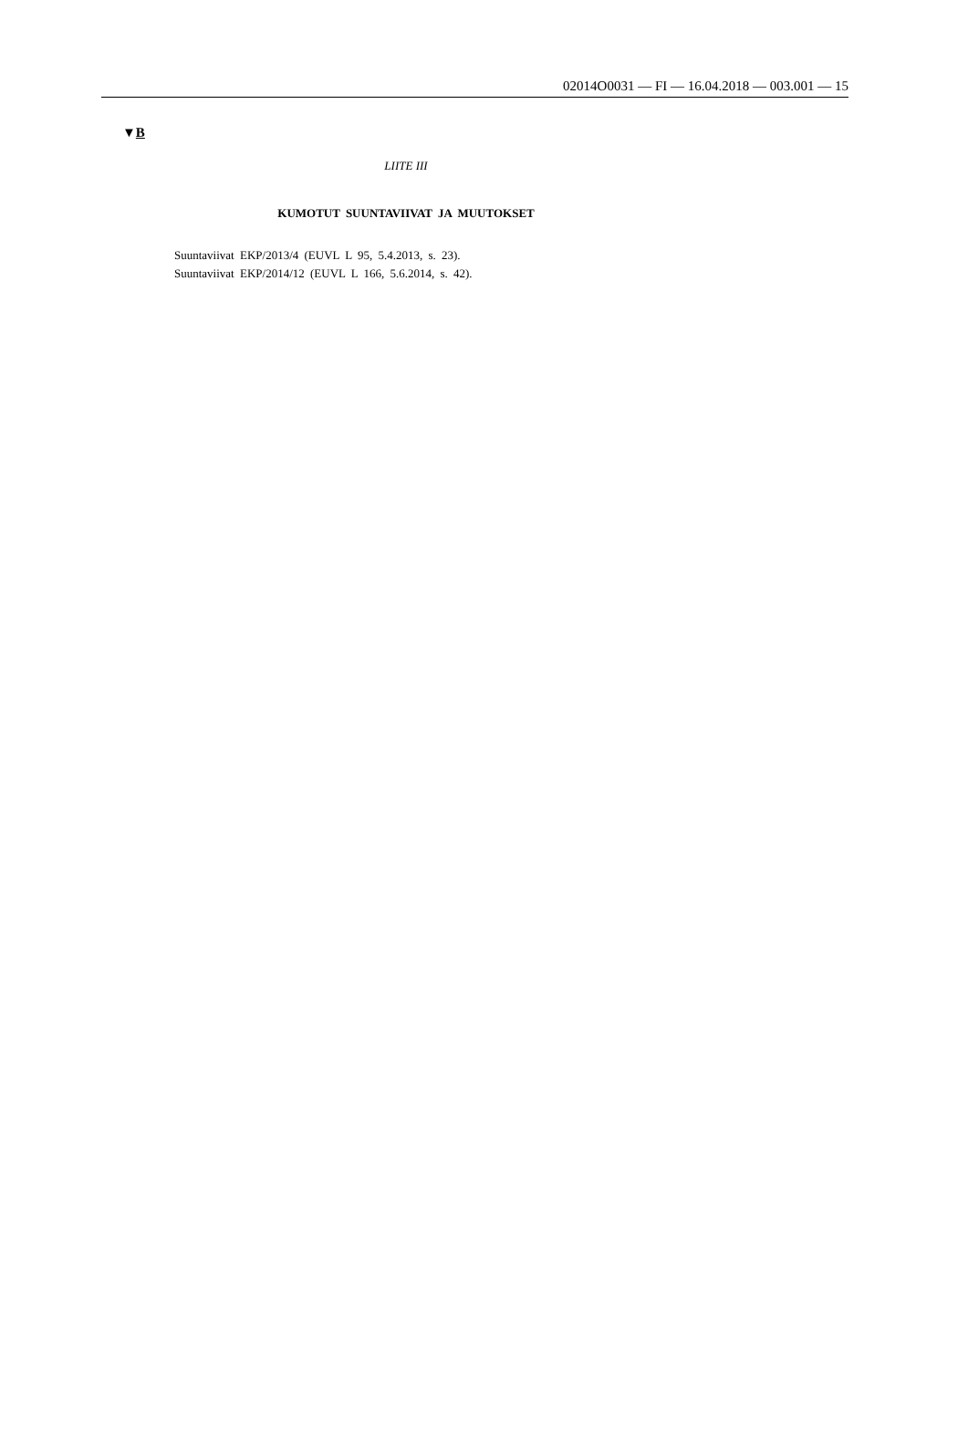02014O0031 — FI — 16.04.2018 — 003.001 — 15
▼B
LIITE III
KUMOTUT SUUNTAVIIVAT JA MUUTOKSET
Suuntaviivat EKP/2013/4 (EUVL L 95, 5.4.2013, s. 23).
Suuntaviivat EKP/2014/12 (EUVL L 166, 5.6.2014, s. 42).